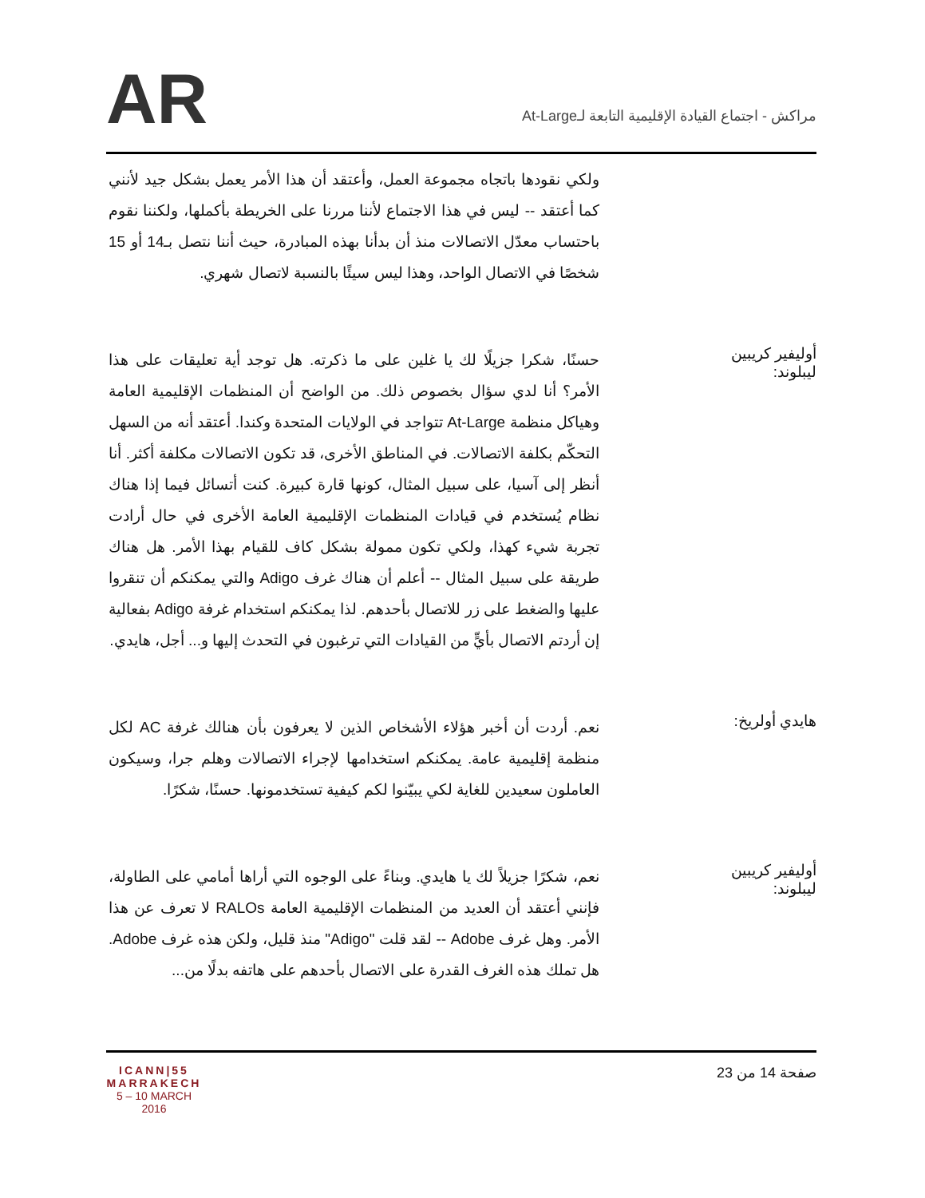AR
مراكش - اجتماع القيادة الإقليمية التابعة لـAt-Large
ولكي نقودها باتجاه مجموعة العمل، وأعتقد أن هذا الأمر يعمل بشكل جيد لأنني كما أعتقد -- ليس في هذا الاجتماع لأننا مررنا على الخريطة بأكملها، ولكننا نقوم باحتساب معدّل الاتصالات منذ أن بدأنا بهذه المبادرة، حيث أننا نتصل بـ14 أو 15 شخصًا في الاتصال الواحد، وهذا ليس سيئًا بالنسبة لاتصال شهري.
أوليفير كريبين ليبلوند:
حسنًا، شكرا جزيلًا لك يا غلين على ما ذكرته. هل توجد أية تعليقات على هذا الأمر؟ أنا لدي سؤال بخصوص ذلك. من الواضح أن المنظمات الإقليمية العامة وهياكل منظمة At-Large تتواجد في الولايات المتحدة وكندا. أعتقد أنه من السهل التحكّم بكلفة الاتصالات. في المناطق الأخرى، قد تكون الاتصالات مكلفة أكثر. أنا أنظر إلى آسيا، على سبيل المثال، كونها قارة كبيرة. كنت أتسائل فيما إذا هناك نظام يُستخدم في قيادات المنظمات الإقليمية العامة الأخرى في حال أرادت تجربة شيء كهذا، ولكي تكون ممولة بشكل كاف للقيام بهذا الأمر. هل هناك طريقة على سبيل المثال -- أعلم أن هناك غرف Adigo والتي يمكنكم أن تنقروا عليها والضغط على زر للاتصال بأحدهم. لذا يمكنكم استخدام غرفة Adigo بفعالية إن أردتم الاتصال بأيٍّ من القيادات التي ترغبون في التحدث إليها و... أجل، هايدي.
هايدي أولريخ:
نعم. أردت أن أخبر هؤلاء الأشخاص الذين لا يعرفون بأن هنالك غرفة AC لكل منظمة إقليمية عامة. يمكنكم استخدامها لإجراء الاتصالات وهلم جرا، وسيكون العاملون سعيدين للغاية لكي يبيّنوا لكم كيفية تستخدمونها. حسنًا، شكرًا.
أوليفير كريبين ليبلوند:
نعم، شكرًا جزيلاً لك يا هايدي. وبناءً على الوجوه التي أراها أمامي على الطاولة، فإنني أعتقد أن العديد من المنظمات الإقليمية العامة RALOs لا تعرف عن هذا الأمر. وهل غرف Adobe -- لقد قلت "Adigo" منذ قليل، ولكن هذه غرف Adobe. هل تملك هذه الغرف القدرة على الاتصال بأحدهم على هاتفه بدلًا من...
ICANN|55
MARRAKECH
5 – 10 MARCH 2016
صفحة 14 من 23